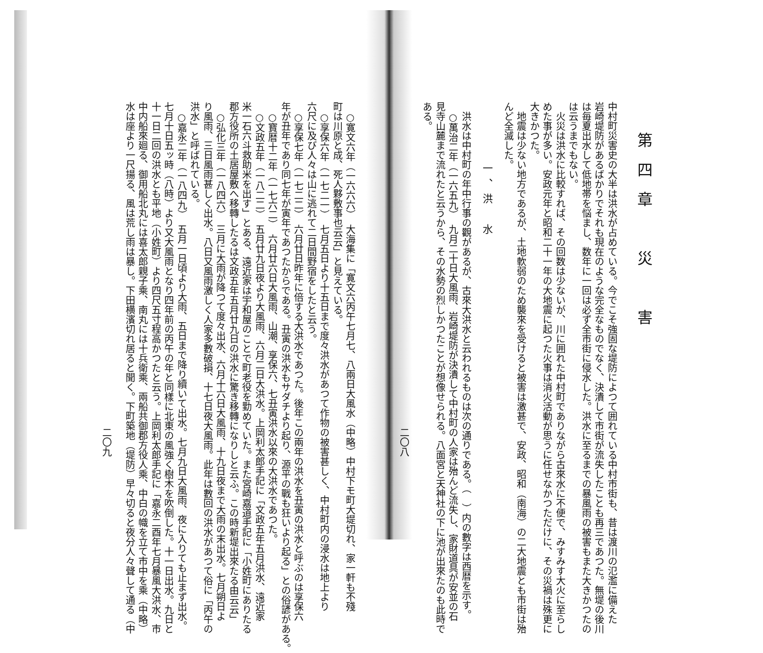第四章　災　害
中村町災害史の大半は洪水が占めている。今でこそ強固な堤防によつて囲れている中村市街も、昔は渡川の氾濫に備えた
岩崎堤防があるばかりでそれも現在のような完全なものでなく、決潰して市街が流失したことも再三であつた。無堤の後川
は毎夏出水して低地帯を悩まし、数年に一回は必ず全市街に侵水した。洪水に至るまでの暴風雨の被害もまた大きかつたの
は云うまでもない。
　火災は洪水に比較すれば、その回数は少ないが、川に囲れた中村町でありながら古來水に不便で、みすみす大火に至らし
めた事が多い。安政元年と昭和二十一年の大地震に起つた火事は消火活動が思うに任せなかつただけに、その災禍は殊更に
大きかつた。
　地震は少ない地方であるが、土地軟弱のため襲來を受けると被害は激甚で、安政、昭和（南海）の二大地震とも市街は殆
んど全滅した。
一、洪　水
　洪水は中村町の年中行事の觀があるが、古來大洪水と云われるものは次の通りである。（　）内の數字は西暦を示す。
　○萬治二年（一六五九）　九月二十日大風雨、岩崎堤防が決潰して中村町の人家は殆んど流失し、家財道具が安並の石
見寺山麓まで流れたと云うから、その水勢の烈しかつたことが想像せられる。八面宮と天神社の下に池が出來たのも此時で
ある。
二〇八
　○寛文六年（一六六六）　大海集に「寛文六丙午七月七、八兩日大風水（中略）中村下モ町大堤切れ、家一軒も不殘
町は川原と成、死人夥敷事也云云」と見えている。
　○享保六年（一七二一）　七月五日より十五日まで度々洪水があつて作物の被害甚しく、中村町内の浸水は地上より
六尺に及び人々は山に逃れて二日間野宿をしたと云う。
　○享保七年（一七二二）　六月廿日昨年に倍する大洪水であつた。後年この兩年の洪水を丑寅の洪水と呼ぶのは享保六
年が丑年であり同七年が寅年であつたからである。丑寅の洪水もサダチより起り、源平の戰も狂いより起る」との俗諺がある。
　○寶暦十二年（一七六二）　六月廿六日大風雨、山潮、享保六、七丑寅洪水以來の大洪水であつた。
　○文政五年（一八二二）　五月廿九日夜より大風雨、六月二日大洪水。上岡利太郎手記に「文政五年五月洪水、遠近家
米一石六斗救助米を出す」とある、遠近家は宇和屋のことで町老役を勤めていた。また宮崎嘉道手記に「小姓町にありたる
郡方役所の土居屋敷へ移轉したるは文政五年五月廿九日の洪水に驚き移轉になりしと云ふ。この時新堤出來たる由云云」
　○弘化三年（一八四六）　三月に大雨が降つて度々出水、六月十六日大風雨、十九日夜まで大雨の末出水。七月朔日よ
り風雨、三日風雨甚しく出水。八日又風雨激しく人家多數破損、十七日夜大風雨。此年は數回の洪水があつて俗に「丙午の
洪水」と呼ばれている。
　○嘉永二年（一八四九）　五月一日頃より大雨、五日まで降り續いて出水。七月九日大風雨、夜に入りても止まず出水。
七月十日五ッ時（八時）より又大風雨となり四年前の丙午の年と同樣に北東の風強く樹木を吹倒した。十一日出水。九日と
十一日二回の洪水とも平地（小姓町）より四尺五寸程高かつたと云う。上岡利太郎手記に「嘉永二酉年七月暴風大洪水、市
中内船來廻る、御用船北丸には喜太郎親子乘、南丸には十兵衛乘、兩船共御郡方役人乘、中白の幟を立て市中を乘（中略）
水は座より一尺揚る、風は荒し雨は暴し。下田横濱切れ居ると聞く。下町築地（堤防）早々切ると夜分人々聲して通る（中
二〇九